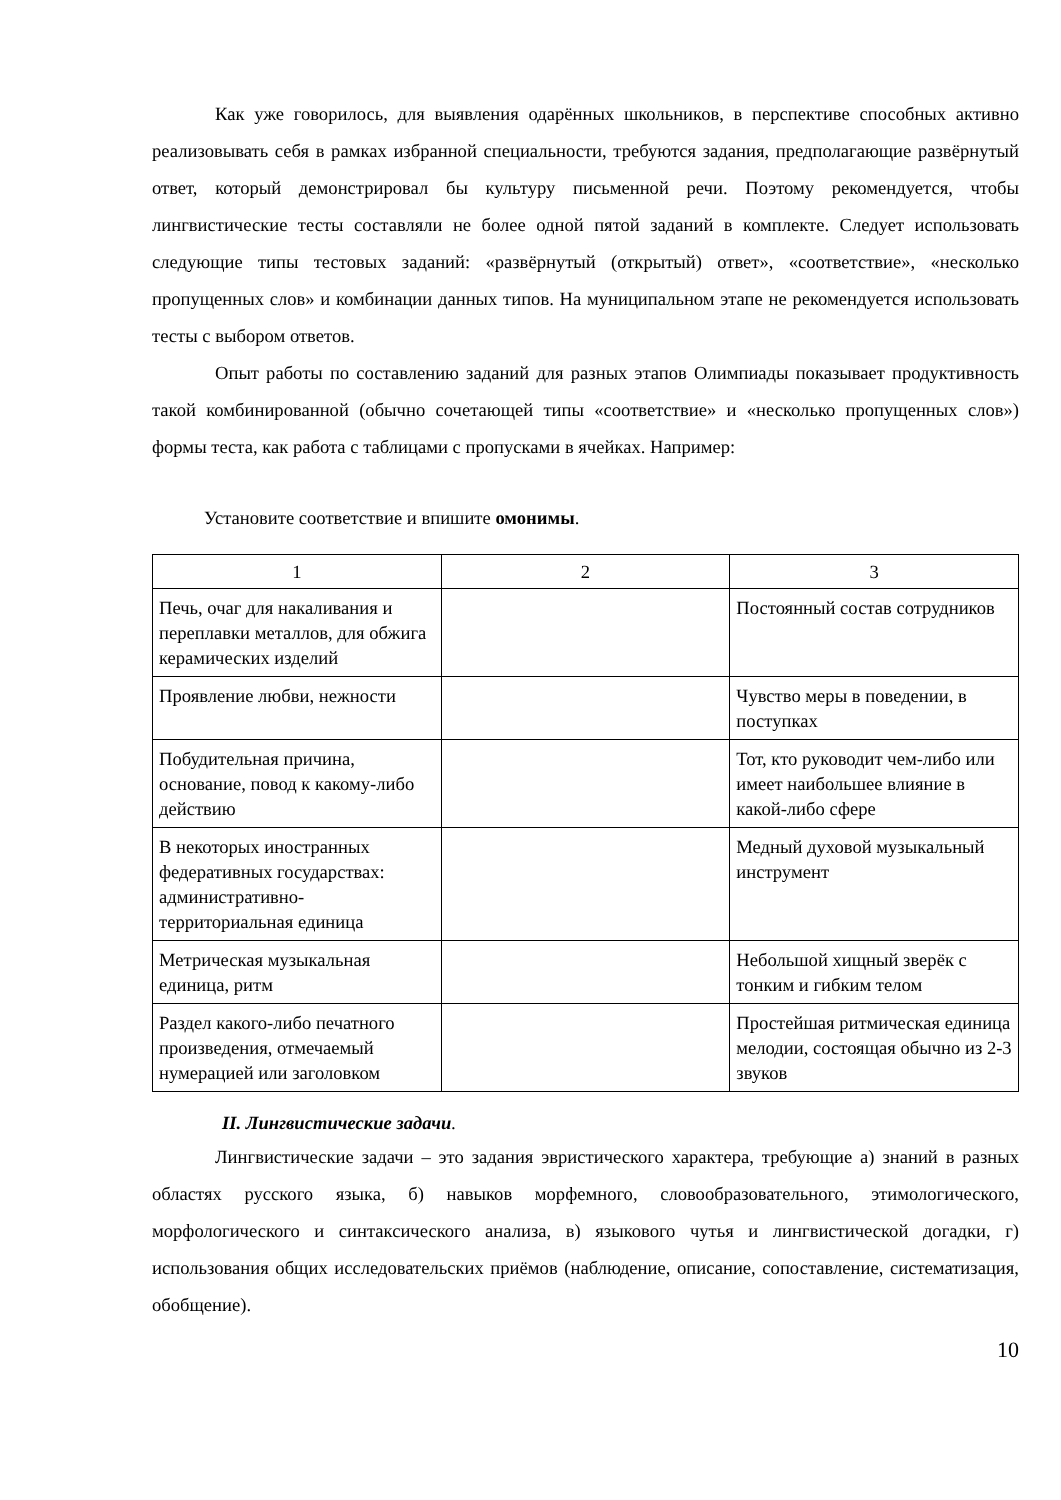Как уже говорилось, для выявления одарённых школьников, в перспективе способных активно реализовывать себя в рамках избранной специальности, требуются задания, предполагающие развёрнутый ответ, который демонстрировал бы культуру письменной речи. Поэтому рекомендуется, чтобы лингвистические тесты составляли не более одной пятой заданий в комплекте. Следует использовать следующие типы тестовых заданий: «развёрнутый (открытый) ответ», «соответствие», «несколько пропущенных слов» и комбинации данных типов. На муниципальном этапе не рекомендуется использовать тесты с выбором ответов.
Опыт работы по составлению заданий для разных этапов Олимпиады показывает продуктивность такой комбинированной (обычно сочетающей типы «соответствие» и «несколько пропущенных слов») формы теста, как работа с таблицами с пропусками в ячейках. Например:
Установите соответствие и впишите омонимы.
| 1 | 2 | 3 |
| Печь, очаг для накаливания и переплавки металлов, для обжига керамических изделий | | Постоянный состав сотрудников |
| Проявление любви, нежности | | Чувство меры в поведении, в поступках |
| Побудительная причина, основание, повод к какому-либо действию | | Тот, кто руководит чем-либо или имеет наибольшее влияние в какой-либо сфере |
| В некоторых иностранных федеративных государствах: административно-территориальная единица | | Медный духовой музыкальный инструмент |
| Метрическая музыкальная единица, ритм | | Небольшой хищный зверёк с тонким и гибким телом |
| Раздел какого-либо печатного произведения, отмечаемый нумерацией или заголовком | | Простейшая ритмическая единица мелодии, состоящая обычно из 2-3 звуков |
II. Лингвистические задачи.
Лингвистические задачи – это задания эвристического характера, требующие а) знаний в разных областях русского языка, б) навыков морфемного, словообразовательного, этимологического, морфологического и синтаксического анализа, в) языкового чутья и лингвистической догадки, г) использования общих исследовательских приёмов (наблюдение, описание, сопоставление, систематизация, обобщение).
10